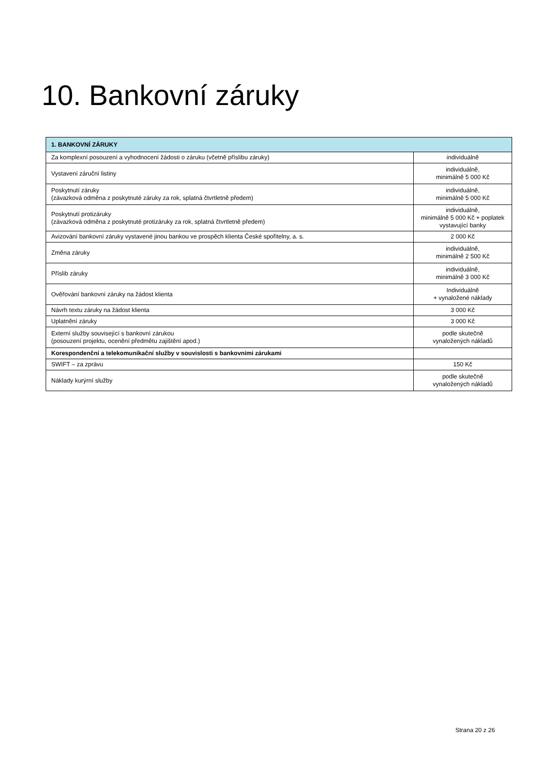10. Bankovní záruky
| 1. BANKOVNÍ ZÁRUKY | |
| --- | --- |
| Za komplexní posouzení a vyhodnocení žádosti o záruku (včetně příslibu záruky) | individuálně |
| Vystavení záruční listiny | individuálně, minimálně 5 000 Kč |
| Poskytnutí záruky (závazková odměna z poskytnuté záruky za rok, splatná čtvrtletně předem) | individuálně, minimálně 5 000 Kč |
| Poskytnutí protizáruky (závazková odměna z poskytnuté protizáruky za rok, splatná čtvrtletně předem) | individuálně, minimálně 5 000 Kč + poplatek vystavující banky |
| Avizování bankovní záruky vystavené jinou bankou ve prospěch klienta České spořitelny, a. s. | 2 000 Kč |
| Změna záruky | individuálně, minimálně 2 500 Kč |
| Příslib záruky | individuálně, minimálně 3 000 Kč |
| Ověřování bankovní záruky na žádost klienta | Individuálně + vynaložené náklady |
| Návrh textu záruky na žádost klienta | 3 000 Kč |
| Uplatnění záruky | 3 000 Kč |
| Externí služby související s bankovní zárukou (posouzení projektu, ocenění předmětu zajištění apod.) | podle skutečně vynaložených nákladů |
| Korespondenční a telekomunikační služby v souvislosti s bankovními zárukami | |
| SWIFT – za zprávu | 150 Kč |
| Náklady kurýrní služby | podle skutečně vynaložených nákladů |
Strana 20 z 26